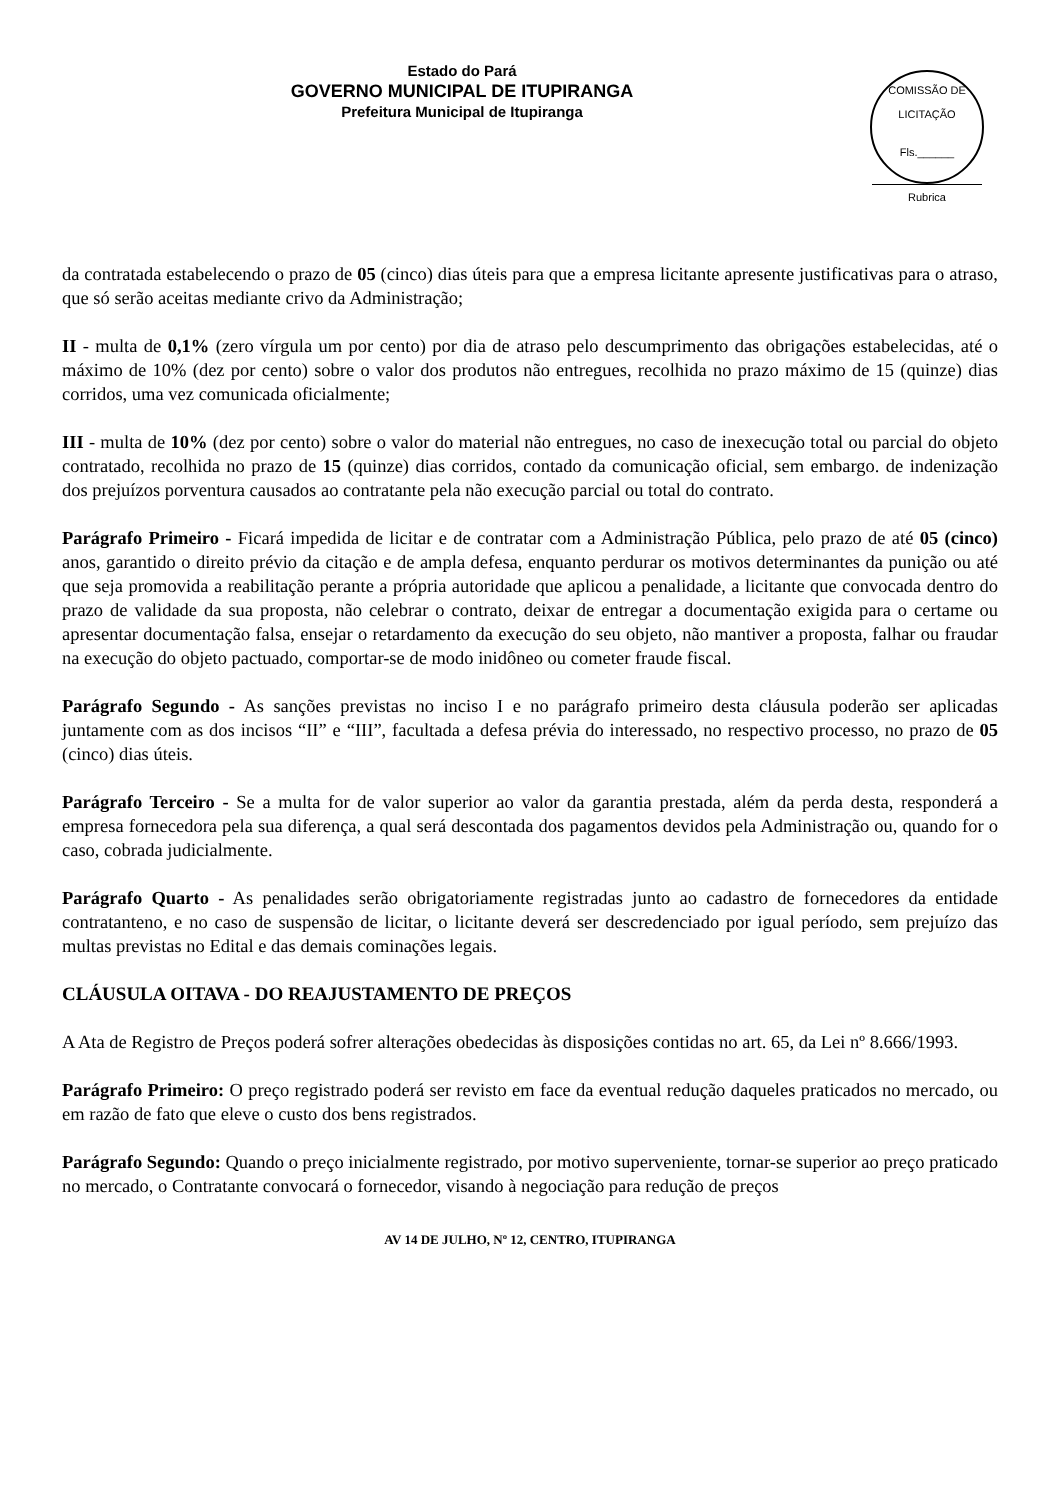Estado do Pará
GOVERNO MUNICIPAL DE ITUPIRANGA
Prefeitura Municipal de Itupiranga
COMISSÃO DE LICITAÇÃO
Fls.______
Rubrica
da contratada estabelecendo o prazo de 05 (cinco) dias úteis para que a empresa licitante apresente justificativas para o atraso, que só serão aceitas mediante crivo da Administração;
II - multa de 0,1% (zero vírgula um por cento) por dia de atraso pelo descumprimento das obrigações estabelecidas, até o máximo de 10% (dez por cento) sobre o valor dos produtos não entregues, recolhida no prazo máximo de 15 (quinze) dias corridos, uma vez comunicada oficialmente;
III - multa de 10% (dez por cento) sobre o valor do material não entregues, no caso de inexecução total ou parcial do objeto contratado, recolhida no prazo de 15 (quinze) dias corridos, contado da comunicação oficial, sem embargo. de indenização dos prejuízos porventura causados ao contratante pela não execução parcial ou total do contrato.
Parágrafo Primeiro - Ficará impedida de licitar e de contratar com a Administração Pública, pelo prazo de até 05 (cinco) anos, garantido o direito prévio da citação e de ampla defesa, enquanto perdurar os motivos determinantes da punição ou até que seja promovida a reabilitação perante a própria autoridade que aplicou a penalidade, a licitante que convocada dentro do prazo de validade da sua proposta, não celebrar o contrato, deixar de entregar a documentação exigida para o certame ou apresentar documentação falsa, ensejar o retardamento da execução do seu objeto, não mantiver a proposta, falhar ou fraudar na execução do objeto pactuado, comportar-se de modo inidôneo ou cometer fraude fiscal.
Parágrafo Segundo - As sanções previstas no inciso I e no parágrafo primeiro desta cláusula poderão ser aplicadas juntamente com as dos incisos “II” e “III”, facultada a defesa prévia do interessado, no respectivo processo, no prazo de 05 (cinco) dias úteis.
Parágrafo Terceiro - Se a multa for de valor superior ao valor da garantia prestada, além da perda desta, responderá a empresa fornecedora pela sua diferença, a qual será descontada dos pagamentos devidos pela Administração ou, quando for o caso, cobrada judicialmente.
Parágrafo Quarto - As penalidades serão obrigatoriamente registradas junto ao cadastro de fornecedores da entidade contratanteno, e no caso de suspensão de licitar, o licitante deverá ser descredenciado por igual período, sem prejuízo das multas previstas no Edital e das demais cominações legais.
CLÁUSULA OITAVA - DO REAJUSTAMENTO DE PREÇOS
A Ata de Registro de Preços poderá sofrer alterações obedecidas às disposições contidas no art. 65, da Lei nº 8.666/1993.
Parágrafo Primeiro: O preço registrado poderá ser revisto em face da eventual redução daqueles praticados no mercado, ou em razão de fato que eleve o custo dos bens registrados.
Parágrafo Segundo: Quando o preço inicialmente registrado, por motivo superveniente, tornar-se superior ao preço praticado no mercado, o Contratante convocará o fornecedor, visando à negociação para redução de preços
AV 14 DE JULHO, Nº 12, CENTRO, ITUPIRANGA